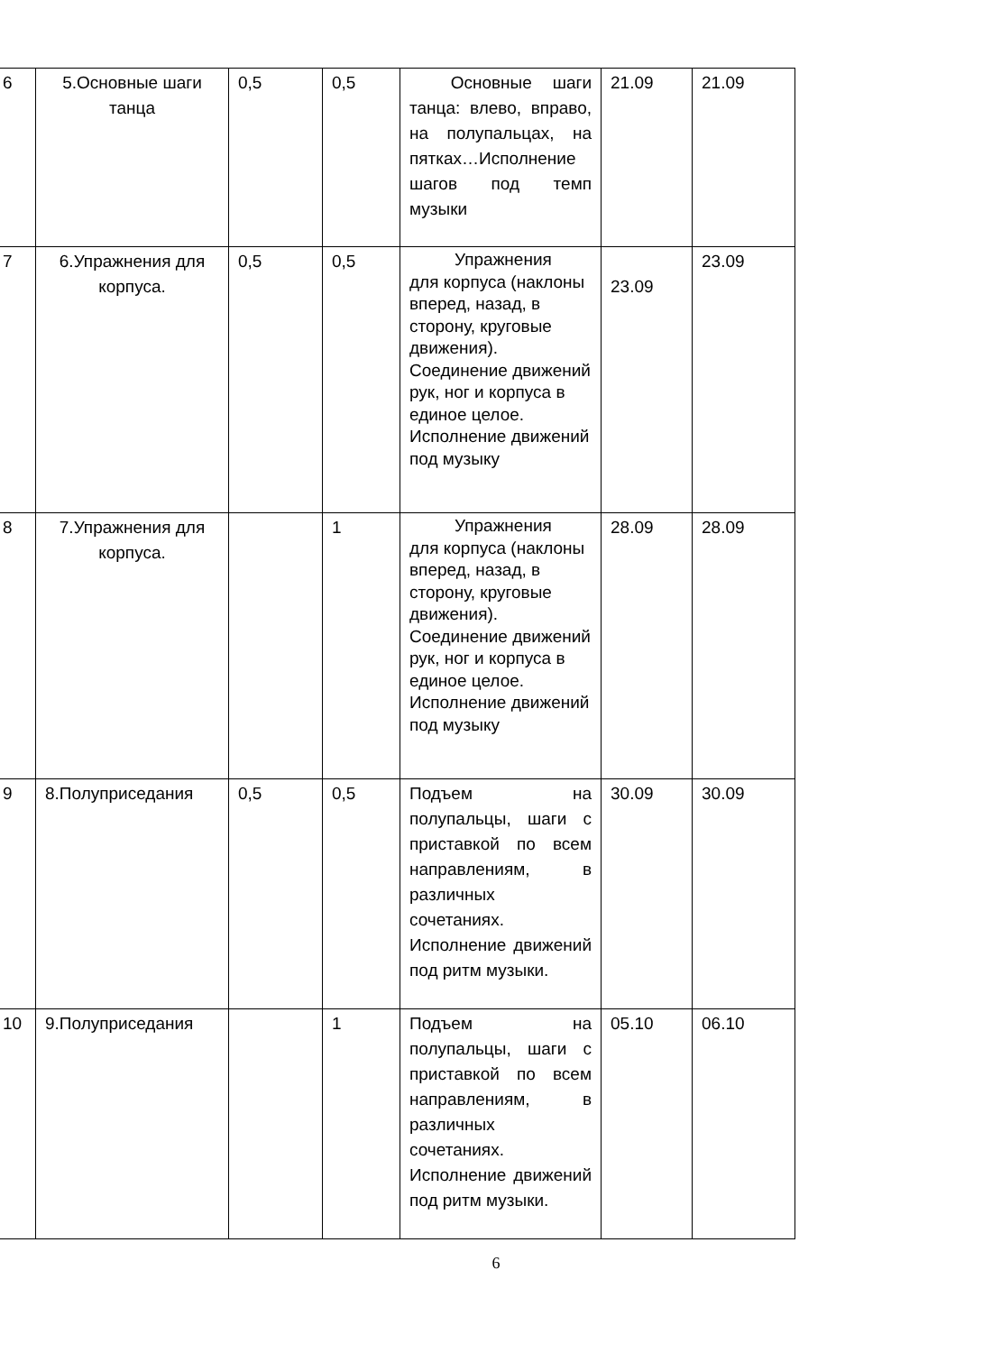| 6 | 5.Основные шаги танца | 0,5 | 0,5 | Основные шаги танца: влево, вправо, на полупальцах, на пятках…Исполнение шагов под темп музыки | 21.09 | 21.09 |
| 7 | 6.Упражнения для корпуса. | 0,5 | 0,5 | Упражнения для корпуса (наклоны вперед, назад, в сторону, круговые движения). Соединение движений рук, ног и корпуса в единое целое. Исполнение движений под музыку | 23.09 | 23.09 |
| 8 | 7.Упражнения для корпуса. | | 1 | Упражнения для корпуса (наклоны вперед, назад, в сторону, круговые движения). Соединение движений рук, ног и корпуса в единое целое. Исполнение движений под музыку | 28.09 | 28.09 |
| 9 | 8.Полуприседания | 0,5 | 0,5 | Подъем на полупальцы, шаги с приставкой по всем направлениям, в различных сочетаниях. Исполнение движений под ритм музыки. | 30.09 | 30.09 |
| 10 | 9.Полуприседания | | 1 | Подъем на полупальцы, шаги с приставкой по всем направлениям, в различных сочетаниях. Исполнение движений под ритм музыки. | 05.10 | 06.10 |
6